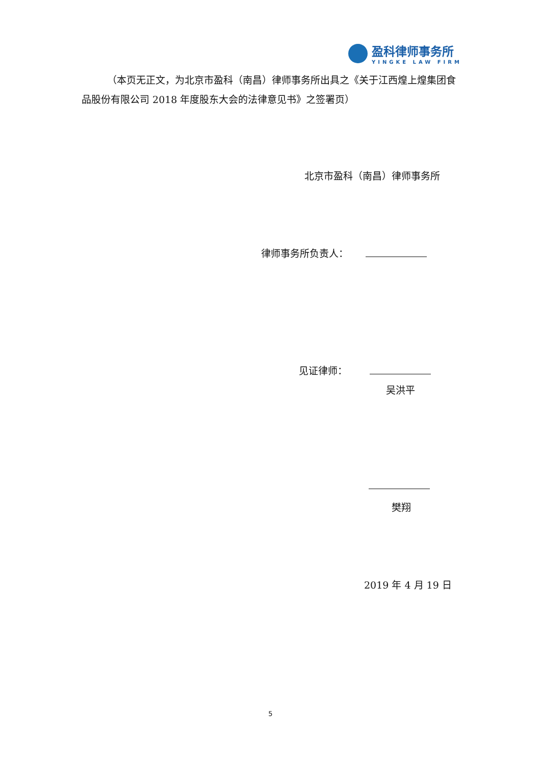盈科律师事务所
YINGKE LAW FIRM
（本页无正文，为北京市盈科（南昌）律师事务所出具之《关于江西煌上煌集团食品股份有限公司 2018 年度股东大会的法律意见书》之签署页）
北京市盈科（南昌）律师事务所
律师事务所负责人：
见证律师：
吴洪平
樊翔
2019 年 4 月 19 日
5